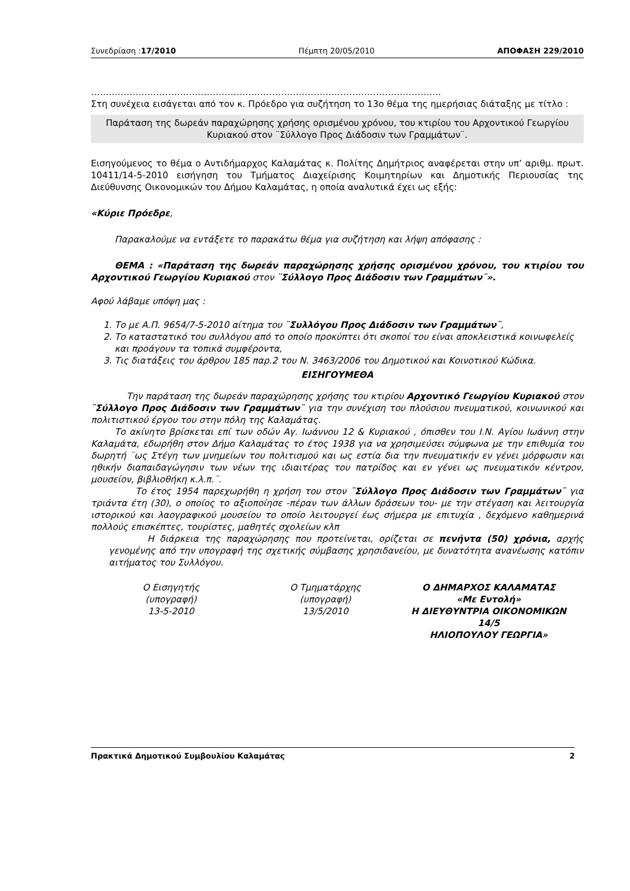Συνεδρίαση :17/2010 Πέμπτη 20/05/2010 ΑΠΟΦΑΣΗ 229/2010
……………………………………………………………………………………………………….
Στη συνέχεια εισάγεται από τον κ. Πρόεδρο για συζήτηση το 13ο θέμα της ημερήσιας διάταξης με τίτλο :
Παράταση της δωρεάν παραχώρησης χρήσης ορισμένου χρόνου, του κτιρίου του Αρχοντικού Γεωργίου Κυριακού στον ¨Σύλλογο Προς Διάδοσιν των Γραμμάτων¨.
Εισηγούμενος το θέμα ο Αντιδήμαρχος Καλαμάτας κ. Πολίτης Δημήτριος αναφέρεται στην υπ’ αριθμ. πρωτ. 10411/14-5-2010 εισήγηση του Τμήματος Διαχείρισης Κοιμητηρίων και Δημοτικής Περιουσίας της Διεύθυνσης Οικονομικών του Δήμου Καλαμάτας, η οποία αναλυτικά έχει ως εξής:
«Κύριε Πρόεδρε,
Παρακαλούμε να εντάξετε το παρακάτω θέμα για συζήτηση και λήψη απόφασης :
ΘΕΜΑ : «Παράταση της δωρεάν παραχώρησης χρήσης ορισμένου χρόνου, του κτιρίου του Αρχοντικού Γεωργίου Κυριακού στον ¨Σύλλογο Προς Διάδοσιν των Γραμμάτων¨».
Αφού λάβαμε υπόψη μας :
1. Το με Α.Π. 9654/7-5-2010 αίτημα του ¨Συλλόγου Προς Διάδοσιν των Γραμμάτων¨,
2. Το καταστατικό του συλλόγου από το οποίο προκύπτει ότι σκοποί του είναι αποκλειστικά κοινωφελείς και προάγουν τα τοπικά συμφέροντα,
3. Τις διατάξεις του άρθρου 185 παρ.2 του Ν. 3463/2006 του Δημοτικού και Κοινοτικού Κώδικα.
ΕΙΣΗΓΟΥΜΕΘΑ
Την παράταση της δωρεάν παραχώρησης χρήσης του κτιρίου Αρχοντικό Γεωργίου Κυριακού στον ¨Σύλλογο Προς Διάδοσιν των Γραμμάτων¨ για την συνέχιση του πλούσιου πνευματικού, κοινωνικού και πολιτιστικού έργου του στην πόλη της Καλαμάτας.
Το ακίνητο βρίσκεται επί των οδών Αγ. Ιωάννου 12 & Κυριακού , όπισθεν του Ι.Ν. Αγίου Ιωάννη στην Καλαμάτα, εδωρήθη στον Δήμο Καλαμάτας το έτος 1938 για να χρησιμεύσει σύμφωνα με την επιθυμία του δωρητή ¨ως Στέγη των μνημείων του πολιτισμού και ως εστία δια την πνευματικήν εν γένει μόρφωσιν και ηθικήν διαπαιδαγώγησιν των νέων της ιδιαιτέρας του πατρίδος και εν γένει ως πνευματικόν κέντρον, μουσείον, βιβλιοθήκη κ.λ.π.¨.
Το έτος 1954 παρεχωρήθη η χρήση του στον ¨Σύλλογο Προς Διάδοσιν των Γραμμάτων¨ για τριάντα έτη (30), ο οποίος το αξιοποίησε -πέραν των άλλων δράσεων του- με την στέγαση και λειτουργία ιστορικού και λαογραφικού μουσείου το οποίο λειτουργεί έως σήμερα με επιτυχία , δεχόμενο καθημερινά πολλούς επισκέπτες, τουρίστες, μαθητές σχολείων κλπ
Η διάρκεια της παραχώρησης που προτείνεται, ορίζεται σε πενήντα (50) χρόνια, αρχής γενομένης από την υπογραφή της σχετικής σύμβασης χρησιδανείου, με δυνατότητα ανανέωσης κατόπιν αιτήματος του Συλλόγου.
Ο Εισηγητής
(υπογραφή)
13-5-2010
Ο Τμηματάρχης
(υπογραφή)
13/5/2010
Ο ΔΗΜΑΡΧΟΣ ΚΑΛΑΜΑΤΑΣ
«Με Εντολή»
Η ΔΙΕΥΘΥΝΤΡΙΑ ΟΙΚΟΝΟΜΙΚΩΝ
14/5
ΗΛΙΟΠΟΥΛΟΥ ΓΕΩΡΓΙΑ»
Πρακτικά Δημοτικού Συμβουλίου Καλαμάτας 2